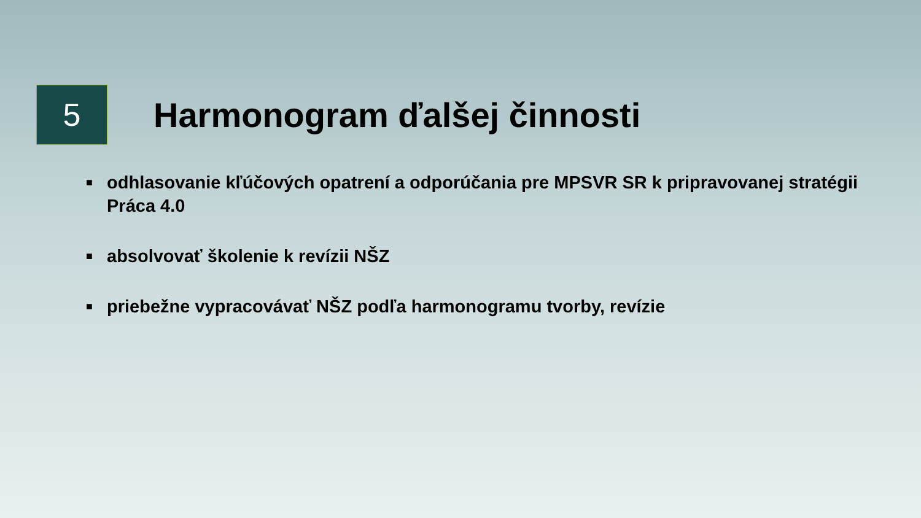5
Harmonogram ďalšej činnosti
■ odhlasovanie kľúčových opatrení a odporúčania pre MPSVR SR k pripravovanej stratégii Práca 4.0
■ absolvovať školenie k revízii NŠZ
■ priebežne vypracovávať NŠZ podľa harmonogramu tvorby, revízie